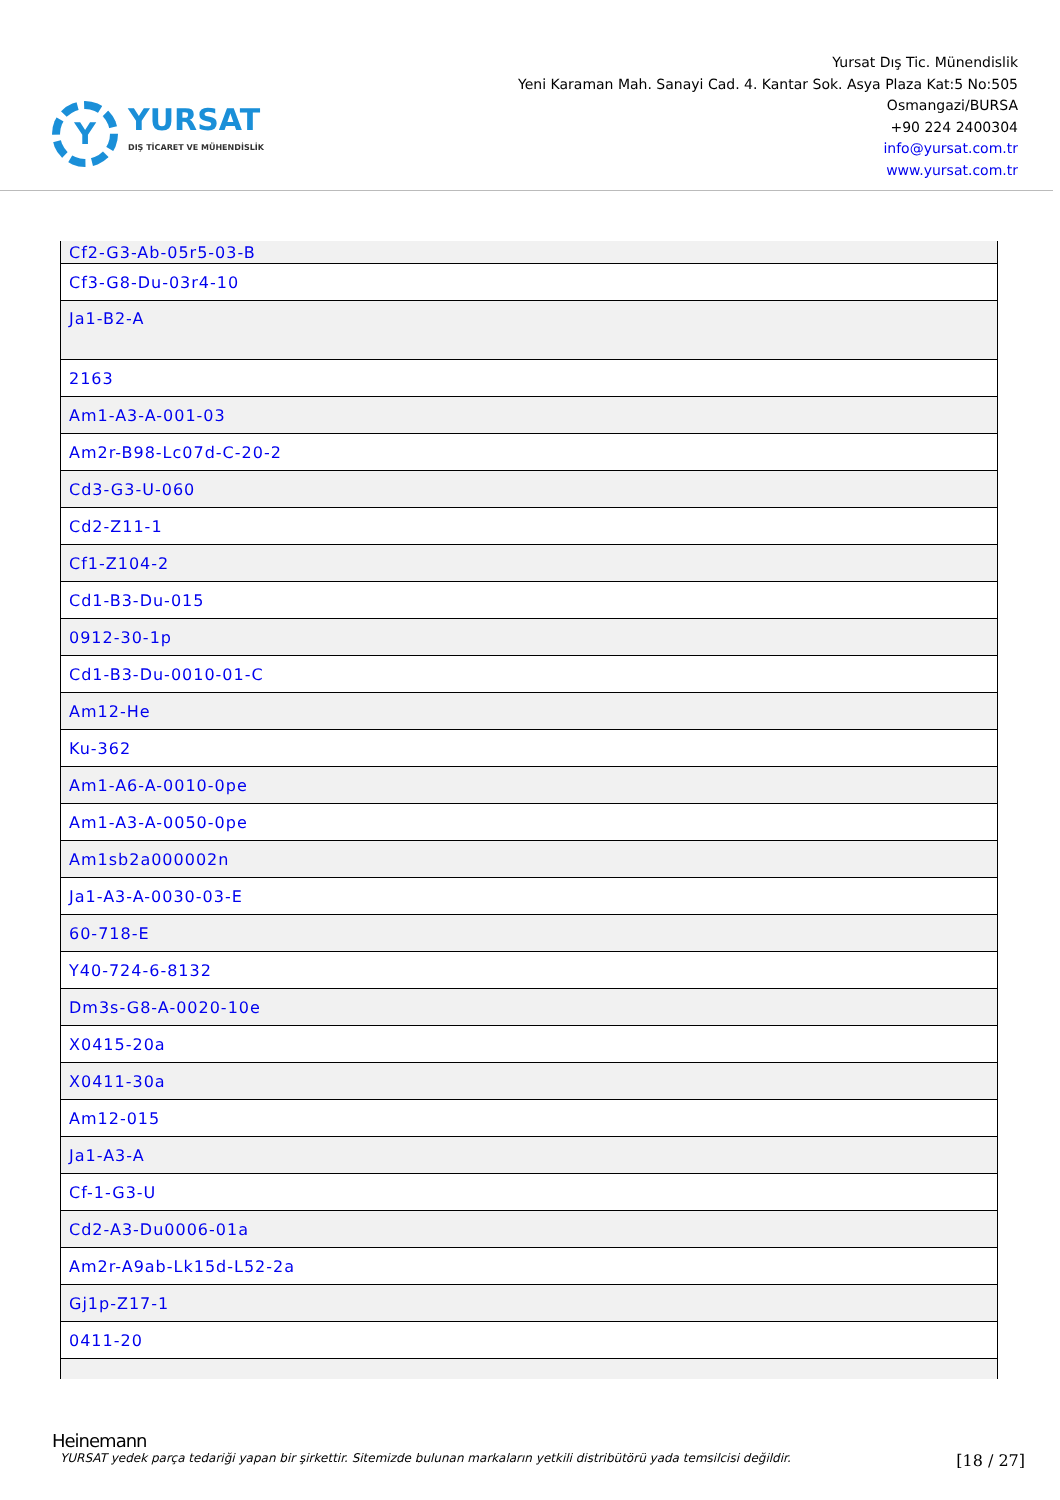Y
YURSAT
DIŞ TİCARET VE MÜHENDİSLİK
Yursat Dış Tic. Münendislik
Yeni Karaman Mah. Sanayi Cad. 4. Kantar Sok. Asya Plaza Kat:5 No:505
Osmangazi/BURSA
+90 224 2400304
info@yursat.com.tr
www.yursat.com.tr
| Cf2-G3-Ab-05r5-03-B |
| Cf3-G8-Du-03r4-10 |
| Ja1-B2-A |
| 2163 |
| Am1-A3-A-001-03 |
| Am2r-B98-Lc07d-C-20-2 |
| Cd3-G3-U-060 |
| Cd2-Z11-1 |
| Cf1-Z104-2 |
| Cd1-B3-Du-015 |
| 0912-30-1p |
| Cd1-B3-Du-0010-01-C |
| Am12-He |
| Ku-362 |
| Am1-A6-A-0010-0pe |
| Am1-A3-A-0050-0pe |
| Am1sb2a000002n |
| Ja1-A3-A-0030-03-E |
| 60-718-E |
| Y40-724-6-8132 |
| Dm3s-G8-A-0020-10e |
| X0415-20a |
| X0411-30a |
| Am12-015 |
| Ja1-A3-A |
| Cf-1-G3-U |
| Cd2-A3-Du0006-01a |
| Am2r-A9ab-Lk15d-L52-2a |
| Gj1p-Z17-1 |
| 0411-20 |
Heinemann
YURSAT yedek parça tedariği yapan bir şirkettir. Sitemizde bulunan markaların yetkili distribütörü yada temsilcisi değildir. [18 / 27]